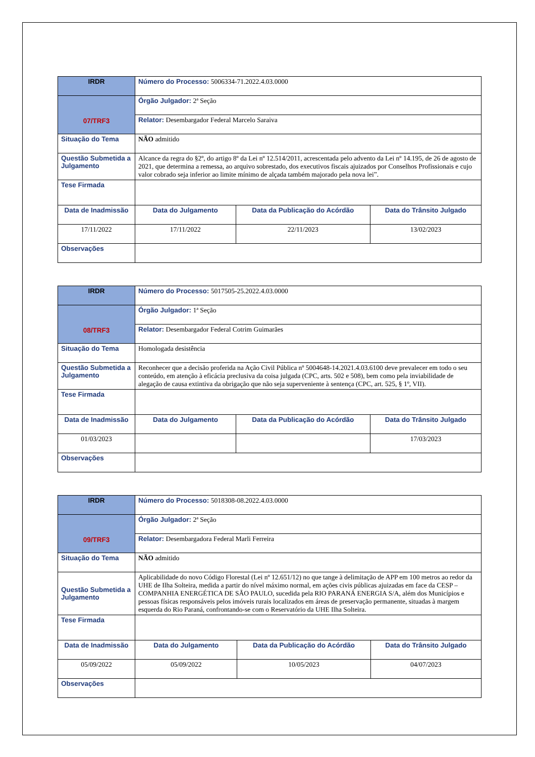| IRDR | Número do Processo: 5006334-71.2022.4.03.0000 | | | |
| 07/TRF3 | Órgão Julgador: 2ª Seção | | | |
| | Relator: Desembargador Federal Marcelo Saraiva | | | |
| Situação do Tema | NÃO admitido | | | |
| Questão Submetida a Julgamento | Alcance da regra do §2º, do artigo 8º da Lei nº 12.514/2011, acrescentada pelo advento da Lei nº 14.195, de 26 de agosto de 2021, que determina a remessa, ao arquivo sobrestado, dos executivos fiscais ajuizados por Conselhos Profissionais e cujo valor cobrado seja inferior ao limite mínimo de alçada também majorado pela nova lei”. | | | |
| Tese Firmada | | | | |
| Data de Inadmissão | | Data do Julgamento | Data da Publicação do Acórdão | Data do Trânsito Julgado |
| 17/11/2022 | | 17/11/2022 | 22/11/2023 | 13/02/2023 |
| Observações | | | | |
| IRDR | Número do Processo: 5017505-25.2022.4.03.0000 | | | |
| 08/TRF3 | Órgão Julgador: 1ª Seção | | | |
| | Relator: Desembargador Federal Cotrim Guimarães | | | |
| Situação do Tema | Homologada desistência | | | |
| Questão Submetida a Julgamento | Reconhecer que a decisão proferida na Ação Civil Pública nº 5004648-14.2021.4.03.6100 deve prevalecer em todo o seu conteúdo, em atenção à eficácia preclusiva da coisa julgada (CPC, arts. 502 e 508), bem como pela inviabilidade de alegação de causa extintiva da obrigação que não seja superveniente à sentença (CPC, art. 525, § 1º, VII). | | | |
| Tese Firmada | | | | |
| Data de Inadmissão | | Data do Julgamento | Data da Publicação do Acórdão | Data do Trânsito Julgado |
| 01/03/2023 | | | | 17/03/2023 |
| Observações | | | | |
| IRDR | Número do Processo: 5018308-08.2022.4.03.0000 | | | |
| 09/TRF3 | Órgão Julgador: 2ª Seção | | | |
| | Relator: Desembargadora Federal Marli Ferreira | | | |
| Situação do Tema | NÃO admitido | | | |
| Questão Submetida a Julgamento | Aplicabilidade do novo Código Florestal (Lei nº 12.651/12) no que tange à delimitação de APP em 100 metros ao redor da UHE de Ilha Solteira, medida a partir do nível máximo normal, em ações civis públicas ajuizadas em face da CESP – COMPANHIA ENERGÉTICA DE SÃO PAULO, sucedida pela RIO PARANÁ ENERGIA S/A, além dos Municípios e pessoas físicas responsáveis pelos imóveis rurais localizados em áreas de preservação permanente, situadas à margem esquerda do Rio Paraná, confrontando-se com o Reservatório da UHE Ilha Solteira. | | | |
| Tese Firmada | | | | |
| Data de Inadmissão | | Data do Julgamento | Data da Publicação do Acórdão | Data do Trânsito Julgado |
| 05/09/2022 | | 05/09/2022 | 10/05/2023 | 04/07/2023 |
| Observações | | | | |